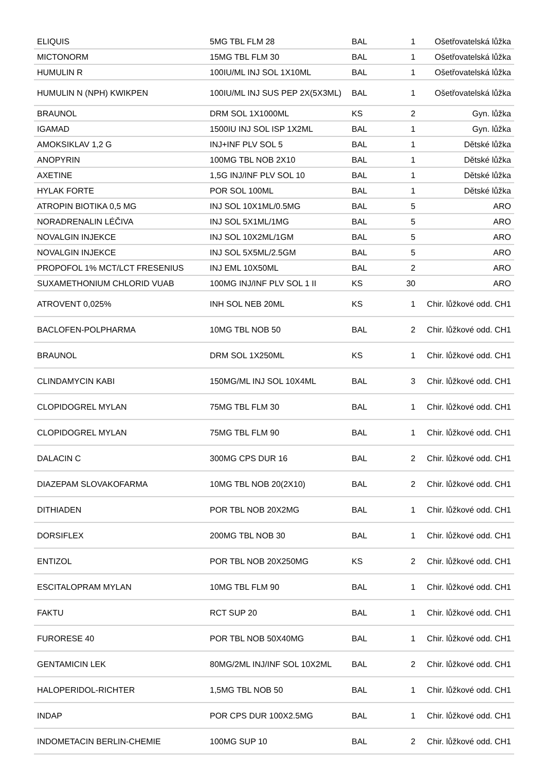| ELIQUIS | 5MG TBL FLM 28 | BAL | 1 | Ošetřovatelská lůžka |
| MICTONORM | 15MG TBL FLM 30 | BAL | 1 | Ošetřovatelská lůžka |
| HUMULIN R | 100IU/ML INJ SOL 1X10ML | BAL | 1 | Ošetřovatelská lůžka |
| HUMULIN N (NPH) KWIKPEN | 100IU/ML INJ SUS PEP 2X(5X3ML) | BAL | 1 | Ošetřovatelská lůžka |
| BRAUNOL | DRM SOL 1X1000ML | KS | 2 | Gyn. lůžka |
| IGAMAD | 1500IU INJ SOL ISP 1X2ML | BAL | 1 | Gyn. lůžka |
| AMOKSIKLAV 1,2 G | INJ+INF PLV SOL 5 | BAL | 1 | Dětské lůžka |
| ANOPYRIN | 100MG TBL NOB 2X10 | BAL | 1 | Dětské lůžka |
| AXETINE | 1,5G INJ/INF PLV SOL 10 | BAL | 1 | Dětské lůžka |
| HYLAK FORTE | POR SOL 100ML | BAL | 1 | Dětské lůžka |
| ATROPIN BIOTIKA 0,5 MG | INJ SOL 10X1ML/0.5MG | BAL | 5 | ARO |
| NORADRENALIN LÉČIVA | INJ SOL 5X1ML/1MG | BAL | 5 | ARO |
| NOVALGIN INJEKCE | INJ SOL 10X2ML/1GM | BAL | 5 | ARO |
| NOVALGIN INJEKCE | INJ SOL 5X5ML/2.5GM | BAL | 5 | ARO |
| PROPOFOL 1% MCT/LCT FRESENIUS | INJ EML 10X50ML | BAL | 2 | ARO |
| SUXAMETHONIUM CHLORID VUAB | 100MG INJ/INF PLV SOL 1 II | KS | 30 | ARO |
| ATROVENT 0,025% | INH SOL NEB 20ML | KS | 1 | Chir. lůžkové odd. CH1 |
| BACLOFEN-POLPHARMA | 10MG TBL NOB 50 | BAL | 2 | Chir. lůžkové odd. CH1 |
| BRAUNOL | DRM SOL 1X250ML | KS | 1 | Chir. lůžkové odd. CH1 |
| CLINDAMYCIN KABI | 150MG/ML INJ SOL 10X4ML | BAL | 3 | Chir. lůžkové odd. CH1 |
| CLOPIDOGREL MYLAN | 75MG TBL FLM 30 | BAL | 1 | Chir. lůžkové odd. CH1 |
| CLOPIDOGREL MYLAN | 75MG TBL FLM 90 | BAL | 1 | Chir. lůžkové odd. CH1 |
| DALACIN C | 300MG CPS DUR 16 | BAL | 2 | Chir. lůžkové odd. CH1 |
| DIAZEPAM SLOVAKOFARMA | 10MG TBL NOB 20(2X10) | BAL | 2 | Chir. lůžkové odd. CH1 |
| DITHIADEN | POR TBL NOB 20X2MG | BAL | 1 | Chir. lůžkové odd. CH1 |
| DORSIFLEX | 200MG TBL NOB 30 | BAL | 1 | Chir. lůžkové odd. CH1 |
| ENTIZOL | POR TBL NOB 20X250MG | KS | 2 | Chir. lůžkové odd. CH1 |
| ESCITALOPRAM MYLAN | 10MG TBL FLM 90 | BAL | 1 | Chir. lůžkové odd. CH1 |
| FAKTU | RCT SUP 20 | BAL | 1 | Chir. lůžkové odd. CH1 |
| FURORESE 40 | POR TBL NOB 50X40MG | BAL | 1 | Chir. lůžkové odd. CH1 |
| GENTAMICIN LEK | 80MG/2ML INJ/INF SOL 10X2ML | BAL | 2 | Chir. lůžkové odd. CH1 |
| HALOPERIDOL-RICHTER | 1,5MG TBL NOB 50 | BAL | 1 | Chir. lůžkové odd. CH1 |
| INDAP | POR CPS DUR 100X2.5MG | BAL | 1 | Chir. lůžkové odd. CH1 |
| INDOMETACIN BERLIN-CHEMIE | 100MG SUP 10 | BAL | 2 | Chir. lůžkové odd. CH1 |